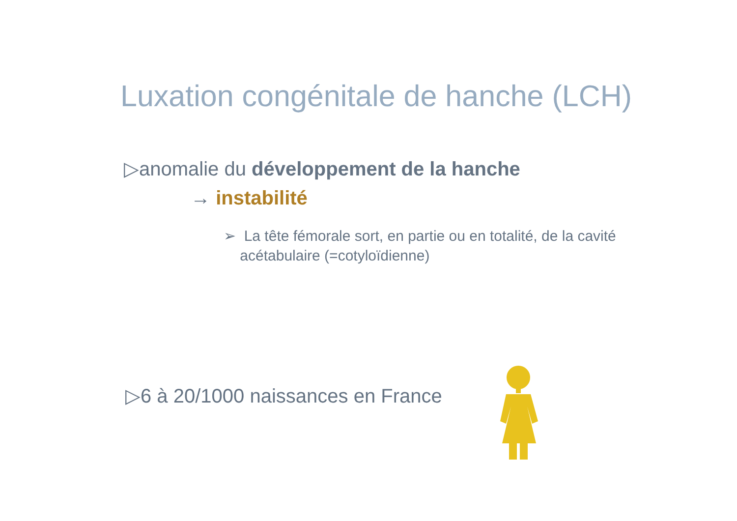Luxation congénitale de hanche (LCH)
▷anomalie du développement de la hanche
→ instabilité
➢ La tête fémorale sort, en partie ou en totalité, de la cavité
acétabulaire (=cotyloïdienne)
▷6 à 20/1000 naissances en France